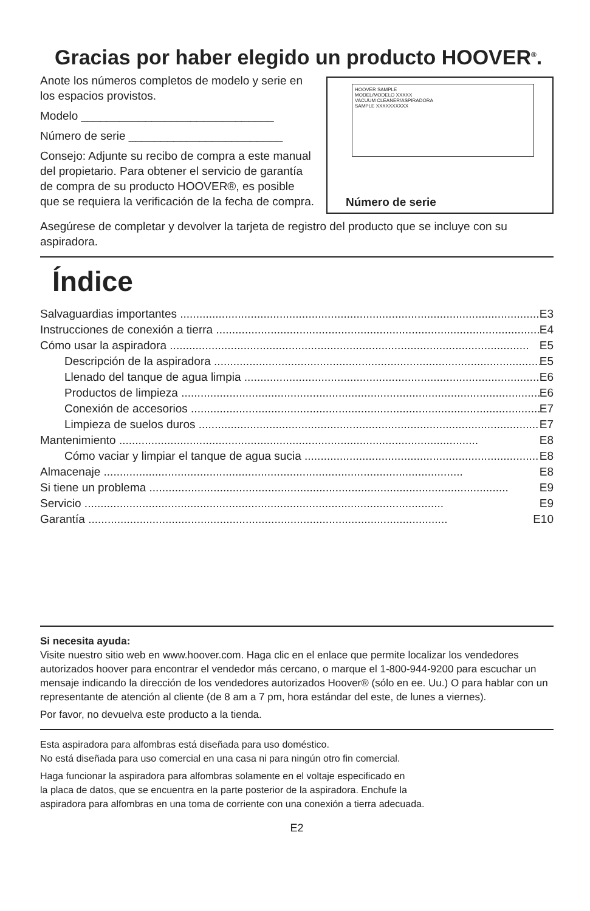Gracias por haber elegido un producto HOOVER<sup>®</sup>.
Anote los números completos de modelo y serie en los espacios provistos.
Modelo ______________________________
Número de serie ________________________
Consejo: Adjunte su recibo de compra a este manual del propietario. Para obtener el servicio de garantía de compra de su producto HOOVER®, es posible que se requiera la verificación de la fecha de compra.
HOOVER SAMPLE
MODEL/MODELO XXXXX
VACUUM CLEANER/ASPIRADORA
SAMPLE XXXXXXXXXX
Número de serie
Asegúrese de completar y devolver la tarjeta de registro del producto que se incluye con su aspiradora.
Índice
Salvaguardias importantes E3
Instrucciones de conexión a tierra E4
Cómo usar la aspiradora E5
Descripción de la aspiradora E5
Llenado del tanque de agua limpia E6
Productos de limpieza E6
Conexión de accesorios E7
Limpieza de suelos duros E7
Mantenimiento E8
Cómo vaciar y limpiar el tanque de agua sucia E8
Almacenaje E8
Si tiene un problema E9
Servicio E9
Garantía E10
Si necesita ayuda:
Visite nuestro sitio web en www.hoover.com. Haga clic en el enlace que permite localizar los vendedores autorizados hoover para encontrar el vendedor más cercano, o marque el 1-800-944-9200 para escuchar un mensaje indicando la dirección de los vendedores autorizados Hoover® (sólo en ee. Uu.) O para hablar con un representante de atención al cliente (de 8 am a 7 pm, hora estándar del este, de lunes a viernes).
Por favor, no devuelva este producto a la tienda.
Esta aspiradora para alfombras está diseñada para uso doméstico.
No está diseñada para uso comercial en una casa ni para ningún otro fin comercial.
Haga funcionar la aspiradora para alfombras solamente en el voltaje especificado en
la placa de datos, que se encuentra en la parte posterior de la aspiradora. Enchufe la
aspiradora para alfombras en una toma de corriente con una conexión a tierra adecuada.
E2